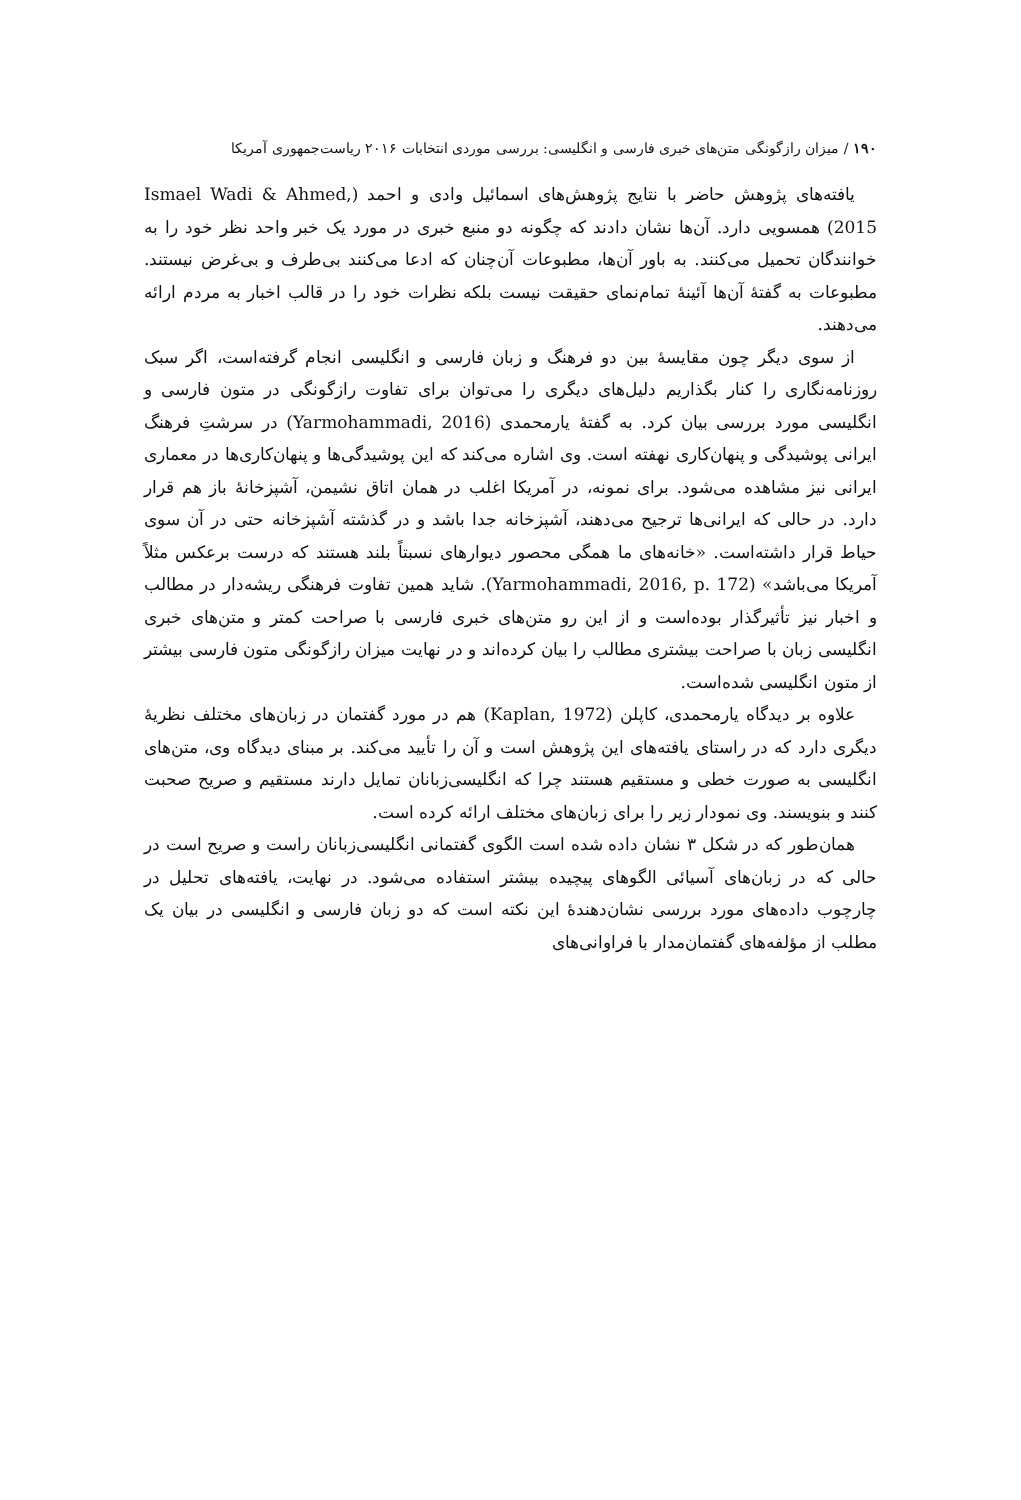۱۹۰ / میزان رازگونگی متن‌های خبری فارسی و انگلیسی: بررسی موردی انتخابات ۲۰۱۶ ریاست‌جمهوری آمریکا
یافته‌های پژوهش حاضر با نتایج پژوهش‌های اسمائیل وادی و احمد (Ismael Wadi & Ahmed, 2015) همسویی دارد. آن‌ها نشان دادند که چگونه دو منبع خبری در مورد یک خبر واحد نظر خود را به خوانندگان تحمیل می‌کنند. به باور آن‌ها، مطبوعات آن‌چنان که ادعا می‌کنند بی‌طرف و بی‌غرض نیستند. مطبوعات به گفتهٔ آن‌ها آئینهٔ تمام‌نمای حقیقت نیست بلکه نظرات خود را در قالب اخبار به مردم ارائه می‌دهند.
از سوی دیگر چون مقایسهٔ بین دو فرهنگ و زبان فارسی و انگلیسی انجام گرفته‌است، اگر سبک روزنامه‌نگاری را کنار بگذاریم دلیل‌های دیگری را می‌توان برای تفاوت رازگونگی در متون فارسی و انگلیسی مورد بررسی بیان کرد. به گفتهٔ یارمحمدی (Yarmohammadi, 2016) در سرشتِ فرهنگ ایرانی پوشیدگی و پنهان‌کاری نهفته است. وی اشاره می‌کند که این پوشیدگی‌ها و پنهان‌کاری‌ها در معماری ایرانی نیز مشاهده می‌شود. برای نمونه، در آمریکا اغلب در همان اتاق نشیمن، آشپزخانهٔ باز هم قرار دارد. در حالی که ایرانی‌ها ترجیح می‌دهند، آشپزخانه جدا باشد و در گذشته آشپزخانه حتی در آن سوی حیاط قرار داشته‌است. «خانه‌های ما همگی محصور دیوارهای نسبتاً بلند هستند که درست برعکس مثلاً آمریکا می‌باشد» (Yarmohammadi, 2016, p. 172). شاید همین تفاوت فرهنگی ریشه‌دار در مطالب و اخبار نیز تأثیرگذار بوده‌است و از این رو متن‌های خبری فارسی با صراحت کمتر و متن‌های خبری انگلیسی زبان با صراحت بیشتری مطالب را بیان کرده‌اند و در نهایت میزان رازگونگی متون فارسی بیشتر از متون انگلیسی شده‌است.
علاوه بر دیدگاه یارمحمدی، کاپلن (Kaplan, 1972) هم در مورد گفتمان در زبان‌های مختلف نظریهٔ دیگری دارد که در راستای یافته‌های این پژوهش است و آن را تأیید می‌کند. بر مبنای دیدگاه وی، متن‌های انگلیسی به صورت خطی و مستقیم هستند چرا که انگلیسی‌زبانان تمایل دارند مستقیم و صریح صحبت کنند و بنویسند. وی نمودار زیر را برای زبان‌های مختلف ارائه کرده است.
همان‌طور که در شکل ۳ نشان داده شده است الگوی گفتمانی انگلیسی‌زبانان راست و صریح است در حالی که در زبان‌های آسیائی الگوهای پیچیده بیشتر استفاده می‌شود. در نهایت، یافته‌های تحلیل در چارچوب داده‌های مورد بررسی نشان‌دهندهٔ این نکته است که دو زبان فارسی و انگلیسی در بیان یک مطلب از مؤلفه‌های گفتمان‌مدار با فراوانی‌های